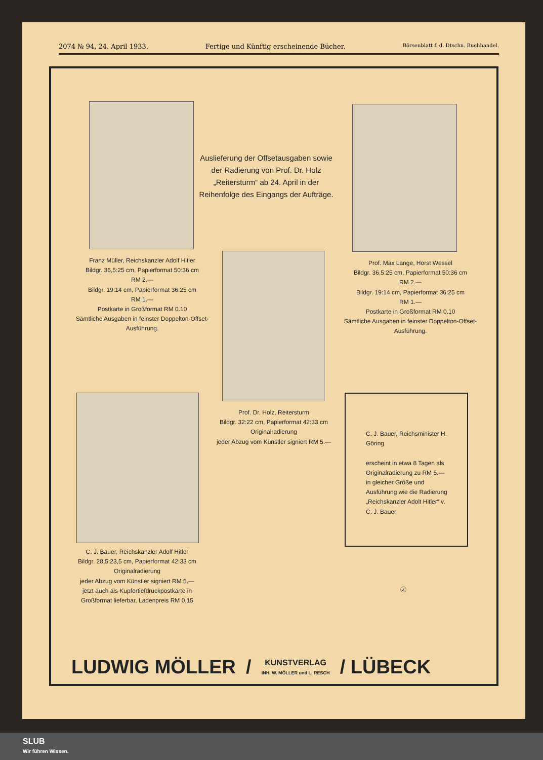2074 № 94, 24. April 1933. Fertige und Künftig erscheinende Bücher. Börsenblatt f. d. Dtschn. Buchhandel.
Auslieferung der Offsetausgaben sowie der Radierung von Prof. Dr. Holz „Reitersturm“ ab 24. April in der Reihenfolge des Eingangs der Aufträge.
Franz Müller, Reichskanzler Adolf Hitler
Bildgr. 36,5:25 cm, Papierformat 50:36 cm
RM 2.—
Bildgr. 19:14 cm, Papierformat 36:25 cm
RM 1.—
Postkarte in Großformat RM 0.10
Sämtliche Ausgaben in feinster Doppelton-Offset-Ausführung.
Prof. Max Lange, Horst Wessel
Bildgr. 36,5:25 cm, Papierformat 50:36 cm
RM 2.—
Bildgr. 19:14 cm, Papierformat 36:25 cm
RM 1.—
Postkarte in Großformat RM 0.10
Sämtliche Ausgaben in feinster Doppelton-Offset-Ausführung.
Prof. Dr. Holz, Reitersturm
Bildgr. 32:22 cm, Papierformat 42:33 cm
Originalradierung
jeder Abzug vom Künstler signiert RM 5.—
C. J. Bauer, Reichsminister H. Göring
erscheint in etwa 8 Tagen als Originalradierung zu RM 5.— in gleicher Größe und Ausführung wie die Radierung „Reichskanzler Adolt Hitler“ v. C. J. Bauer
C. J. Bauer, Reichskanzler Adolf Hitler
Bildgr. 28,5:23,5 cm, Papierformat 42:33 cm
Originalradierung
jeder Abzug vom Künstler signiert RM 5.—
jetzt auch als Kupfertiefdruckpostkarte in Großformat lieferbar, Ladenpreis RM 0.15
Ⓩ
LUDWIG MÖLLER / KUNSTVERLAG
INH. W. MÖLLER und L. RESCH / LÜBECK
SLUB
Wir führen Wissen.